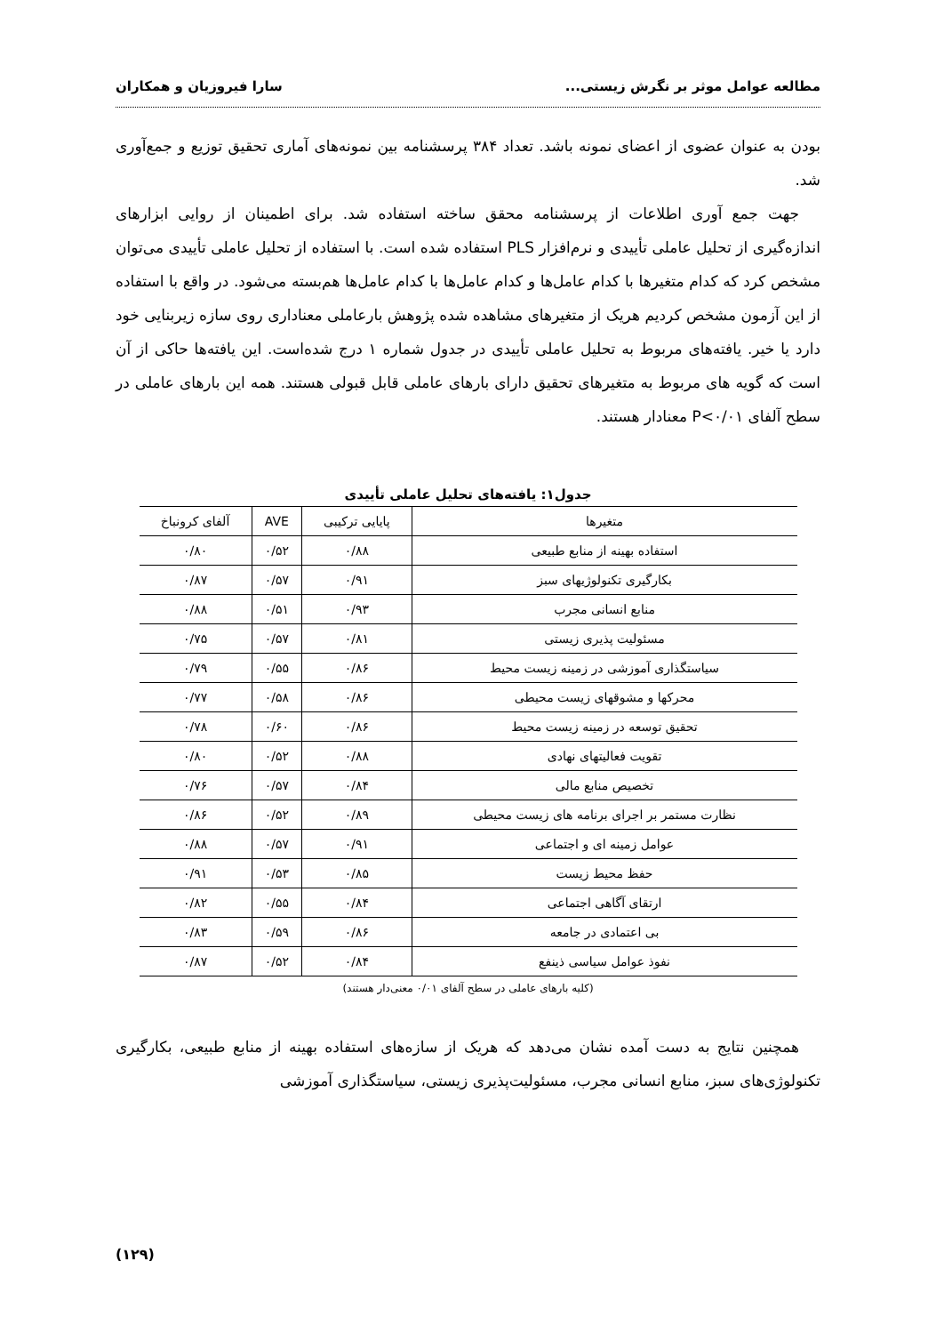مطالعه عوامل موثر بر نگرش زیستی... سارا فیروزیان و همکاران
بودن به عنوان عضوی از اعضای نمونه باشد. تعداد ۳۸۴ پرسشنامه بین نمونه‌های آماری تحقیق توزیع و جمع‌آوری شد.
جهت جمع آوری اطلاعات از پرسشنامه محقق ساخته استفاده شد. برای اطمینان از روایی ابزارهای اندازه‌گیری از تحلیل عاملی تأییدی و نرم‌افزار PLS استفاده شده است. با استفاده از تحلیل عاملی تأییدی می‌توان مشخص کرد که کدام متغیرها با کدام عامل‌ها و کدام عامل‌ها با کدام عامل‌ها هم‌بسته می‌شود. در واقع با استفاده از این آزمون مشخص کردیم هریک از متغیرهای مشاهده شده پژوهش بارعاملی معناداری روی سازه زیربنایی خود دارد یا خیر. یافته‌های مربوط به تحلیل عاملی تأییدی در جدول شماره ۱ درج شده‌است. این یافته‌ها حاکی از آن است که گویه های مربوط به متغیرهای تحقیق دارای بارهای عاملی قابل قبولی هستند. همه این بارهای عاملی در سطح آلفای P<۰/۰۱ معنادار هستند.
جدول۱: یافته‌های تحلیل عاملی تأییدی
| متغیرها | پایایی ترکیبی | AVE | آلفای کرونباخ |
| --- | --- | --- | --- |
| استفاده بهینه از منابع طبیعی | ۰/۸۸ | ۰/۵۲ | ۰/۸۰ |
| بکارگیری تکنولوژیهای سبز | ۰/۹۱ | ۰/۵۷ | ۰/۸۷ |
| منابع انسانی مجرب | ۰/۹۳ | ۰/۵۱ | ۰/۸۸ |
| مسئولیت پذیری زیستی | ۰/۸۱ | ۰/۵۷ | ۰/۷۵ |
| سیاستگذاری آموزشی در زمینه زیست محیط | ۰/۸۶ | ۰/۵۵ | ۰/۷۹ |
| محرکها و مشوقهای زیست محیطی | ۰/۸۶ | ۰/۵۸ | ۰/۷۷ |
| تحقیق توسعه در زمینه زیست محیط | ۰/۸۶ | ۰/۶۰ | ۰/۷۸ |
| تقویت فعالیتهای نهادی | ۰/۸۸ | ۰/۵۲ | ۰/۸۰ |
| تخصیص منابع مالی | ۰/۸۴ | ۰/۵۷ | ۰/۷۶ |
| نظارت مستمر بر اجرای برنامه های زیست محیطی | ۰/۸۹ | ۰/۵۲ | ۰/۸۶ |
| عوامل زمینه ای و اجتماعی | ۰/۹۱ | ۰/۵۷ | ۰/۸۸ |
| حفظ محیط زیست | ۰/۸۵ | ۰/۵۳ | ۰/۹۱ |
| ارتقای آگاهی اجتماعی | ۰/۸۴ | ۰/۵۵ | ۰/۸۲ |
| بی اعتمادی در جامعه | ۰/۸۶ | ۰/۵۹ | ۰/۸۳ |
| نفوذ عوامل سیاسی ذینفع | ۰/۸۴ | ۰/۵۲ | ۰/۸۷ |
(کلیه بارهای عاملی در سطح آلفای ۰/۰۱ معنی‌دار هستند)
همچنین نتایج به دست آمده نشان می‌دهد که هریک از سازه‌های استفاده بهینه از منابع طبیعی، بکارگیری تکنولوژی‌های سبز، منابع انسانی مجرب، مسئولیت‌پذیری زیستی، سیاستگذاری آموزشی
(۱۲۹)